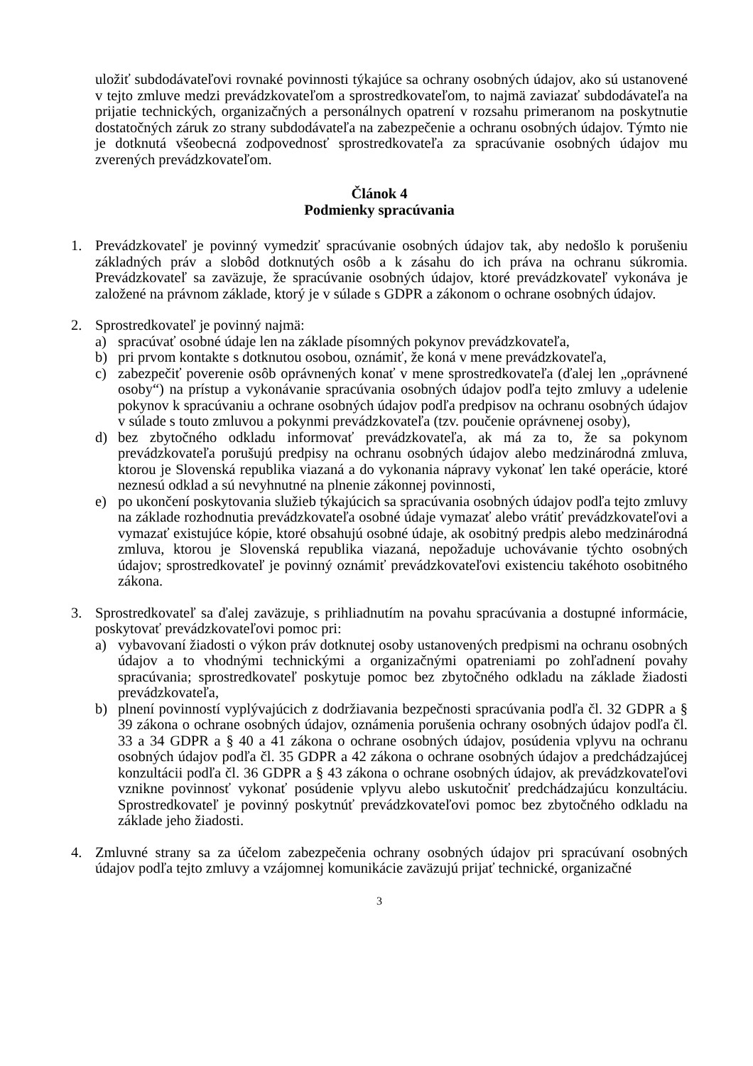uložiť subdodávateľovi rovnaké povinnosti týkajúce sa ochrany osobných údajov, ako sú ustanovené v tejto zmluve medzi prevádzkovateľom a sprostredkovateľom, to najmä zaviazať subdodávateľa na prijatie technických, organizačných a personálnych opatrení v rozsahu primeranom na poskytnutie dostatočných záruk zo strany subdodávateľa na zabezpečenie a ochranu osobných údajov. Týmto nie je dotknutá všeobecná zodpovednosť sprostredkovateľa za spracúvanie osobných údajov mu zverených prevádzkovateľom.
Článok 4
Podmienky spracúvania
1. Prevádzkovateľ je povinný vymedziť spracúvanie osobných údajov tak, aby nedošlo k porušeniu základných práv a slobôd dotknutých osôb a k zásahu do ich práva na ochranu súkromia. Prevádzkovateľ sa zaväzuje, že spracúvanie osobných údajov, ktoré prevádzkovateľ vykonáva je založené na právnom základe, ktorý je v súlade s GDPR a zákonom o ochrane osobných údajov.
2. Sprostredkovateľ je povinný najmä:
a) spracúvať osobné údaje len na základe písomných pokynov prevádzkovateľa,
b) pri prvom kontakte s dotknutou osobou, oznámiť, že koná v mene prevádzkovateľa,
c) zabezpečiť poverenie osôb oprávnených konať v mene sprostredkovateľa (ďalej len „oprávnené osoby“) na prístup a vykonávanie spracúvania osobných údajov podľa tejto zmluvy a udelenie pokynov k spracúvaniu a ochrane osobných údajov podľa predpisov na ochranu osobných údajov v súlade s touto zmluvou a pokynmi prevádzkovateľa (tzv. poučenie oprávnenej osoby),
d) bez zbytočného odkladu informovať prevádzkovateľa, ak má za to, že sa pokynom prevádzkovateľa porušujú predpisy na ochranu osobných údajov alebo medzinárodná zmluva, ktorou je Slovenská republika viazaná a do vykonania nápravy vykonať len také operácie, ktoré neznesú odklad a sú nevyhnutné na plnenie zákonnej povinnosti,
e) po ukončení poskytovania služieb týkajúcich sa spracúvania osobných údajov podľa tejto zmluvy na základe rozhodnutia prevádzkovateľa osobné údaje vymazať alebo vrátiť prevádzkovateľovi a vymazať existujúce kópie, ktoré obsahujú osobné údaje, ak osobitný predpis alebo medzinárodná zmluva, ktorou je Slovenská republika viazaná, nepožaduje uchovávanie týchto osobných údajov; sprostredkovateľ je povinný oznámiť prevádzkovateľovi existenciu takéhoto osobitného zákona.
3. Sprostredkovateľ sa ďalej zaväzuje, s prihliadnutím na povahu spracúvania a dostupné informácie, poskytovať prevádzkovateľovi pomoc pri:
a) vybavovaní žiadosti o výkon práv dotknutej osoby ustanovených predpismi na ochranu osobných údajov a to vhodnými technickými a organizačnými opatreniami po zohľadnení povahy spracúvania; sprostredkovateľ poskytuje pomoc bez zbytočného odkladu na základe žiadosti prevádzkovateľa,
b) plnení povinností vyplývajúcich z dodržiavania bezpečnosti spracúvania podľa čl. 32 GDPR a § 39 zákona o ochrane osobných údajov, oznámenia porušenia ochrany osobných údajov podľa čl. 33 a 34 GDPR a § 40 a 41 zákona o ochrane osobných údajov, posúdenia vplyvu na ochranu osobných údajov podľa čl. 35 GDPR a 42 zákona o ochrane osobných údajov a predchádzajúcej konzultácii podľa čl. 36 GDPR a § 43 zákona o ochrane osobných údajov, ak prevádzkovateľovi vznikne povinnosť vykonať posúdenie vplyvu alebo uskutočniť predchádzajúcu konzultáciu. Sprostredkovateľ je povinný poskytnúť prevádzkovateľovi pomoc bez zbytočného odkladu na základe jeho žiadosti.
4. Zmluvné strany sa za účelom zabezpečenia ochrany osobných údajov pri spracúvaní osobných údajov podľa tejto zmluvy a vzájomnej komunikácie zaväzujú prijať technické, organizačné
3